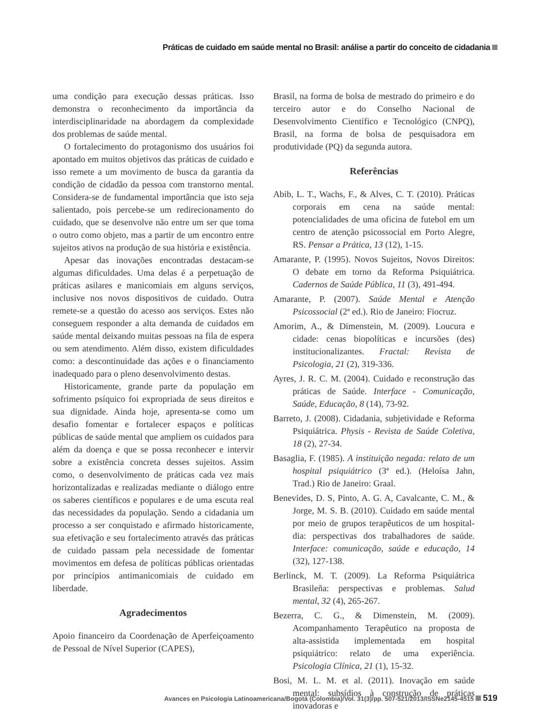Práticas de cuidado em saúde mental no Brasil: análise a partir do conceito de cidadania
uma condição para execução dessas práticas. Isso demonstra o reconhecimento da importância da interdisciplinaridade na abordagem da complexidade dos problemas de saúde mental.
O fortalecimento do protagonismo dos usuários foi apontado em muitos objetivos das práticas de cuidado e isso remete a um movimento de busca da garantia da condição de cidadão da pessoa com transtorno mental. Considera-se de fundamental importância que isto seja salientado, pois percebe-se um redirecionamento do cuidado, que se desenvolve não entre um ser que toma o outro como objeto, mas a partir de um encontro entre sujeitos ativos na produção de sua história e existência.
Apesar das inovações encontradas destacam-se algumas dificuldades. Uma delas é a perpetuação de práticas asilares e manicomiais em alguns serviços, inclusive nos novos dispositivos de cuidado. Outra remete-se a questão do acesso aos serviços. Estes não conseguem responder a alta demanda de cuidados em saúde mental deixando muitas pessoas na fila de espera ou sem atendimento. Além disso, existem dificuldades como: a descontinuidade das ações e o financiamento inadequado para o pleno desenvolvimento destas.
Historicamente, grande parte da população em sofrimento psíquico foi expropriada de seus direitos e sua dignidade. Ainda hoje, apresenta-se como um desafio fomentar e fortalecer espaços e políticas públicas de saúde mental que ampliem os cuidados para além da doença e que se possa reconhecer e intervir sobre a existência concreta desses sujeitos. Assim como, o desenvolvimento de práticas cada vez mais horizontalizadas e realizadas mediante o diálogo entre os saberes científicos e populares e de uma escuta real das necessidades da população. Sendo a cidadania um processo a ser conquistado e afirmado historicamente, sua efetivação e seu fortalecimento através das práticas de cuidado passam pela necessidade de fomentar movimentos em defesa de políticas públicas orientadas por princípios antimanicomiais de cuidado em liberdade.
Agradecimentos
Apoio financeiro da Coordenação de Aperfeiçoamento de Pessoal de Nível Superior (CAPES),
Brasil, na forma de bolsa de mestrado do primeiro e do terceiro autor e do Conselho Nacional de Desenvolvimento Científico e Tecnológico (CNPQ), Brasil, na forma de bolsa de pesquisadora em produtividade (PQ) da segunda autora.
Referências
Abib, L. T., Wachs, F., & Alves, C. T. (2010). Práticas corporais em cena na saúde mental: potencialidades de uma oficina de futebol em um centro de atenção psicossocial em Porto Alegre, RS. Pensar a Prática, 13 (12), 1-15.
Amarante, P. (1995). Novos Sujeitos, Novos Direitos: O debate em torno da Reforma Psiquiátrica. Cadernos de Saúde Pública, 11 (3), 491-494.
Amarante, P. (2007). Saúde Mental e Atenção Psicossocial (2ª ed.). Rio de Janeiro: Fiocruz.
Amorim, A., & Dimenstein, M. (2009). Loucura e cidade: cenas biopolíticas e incursões (des) institucionalizantes. Fractal: Revista de Psicologia, 21 (2), 319-336.
Ayres, J. R. C. M. (2004). Cuidado e reconstrução das práticas de Saúde. Interface - Comunicação, Saúde, Educação, 8 (14), 73-92.
Barreto, J. (2008). Cidadania, subjetividade e Reforma Psiquiátrica. Physis - Revista de Saúde Coletiva, 18 (2), 27-34.
Basaglia, F. (1985). A instituição negada: relato de um hospital psiquiátrico (3ª ed.). (Heloísa Jahn, Trad.) Rio de Janeiro: Graal.
Benevides, D. S, Pinto, A. G. A, Cavalcante, C. M., & Jorge, M. S. B. (2010). Cuidado em saúde mental por meio de grupos terapêuticos de um hospital-dia: perspectivas dos trabalhadores de saúde. Interface: comunicação, saúde e educação, 14 (32), 127-138.
Berlinck, M. T. (2009). La Reforma Psiquiátrica Brasileña: perspectivas e problemas. Salud mental, 32 (4), 265-267.
Bezerra, C. G., & Dimenstein, M. (2009). Acompanhamento Terapêutico na proposta de alta-assistida implementada em hospital psiquiátrico: relato de uma experiência. Psicologia Clínica, 21 (1), 15-32.
Bosi, M. L. M. et al. (2011). Inovação em saúde mental: subsídios à construção de práticas inovadoras e
Avances en Psicología Latinoamericana/Bogotá (Colombia)/Vol. 31(3)/pp. 507-521/2013/ISSNe2145-4515 519